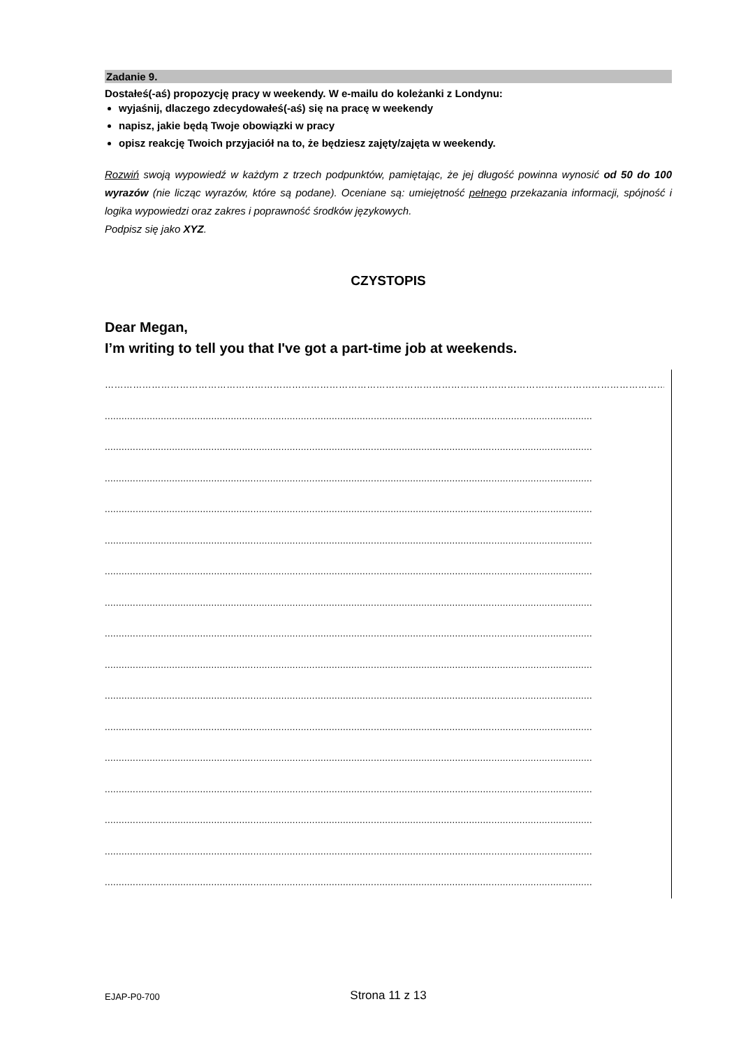Zadanie 9.
Dostałeś(-aś) propozycję pracy w weekendy. W e-mailu do koleżanki z Londynu:
wyjaśnij, dlaczego zdecydowałeś(-aś) się na pracę w weekendy
napisz, jakie będą Twoje obowiązki w pracy
opisz reakcję Twoich przyjaciół na to, że będziesz zajęty/zajęta w weekendy.
Rozwiń swoją wypowiedź w każdym z trzech podpunktów, pamiętając, że jej długość powinna wynosić od 50 do 100 wyrazów (nie licząc wyrazów, które są podane). Oceniane są: umiejętność pełnego przekazania informacji, spójność i logika wypowiedzi oraz zakres i poprawność środków językowych.
Podpisz się jako XYZ.
CZYSTOPIS
Dear Megan,
I’m writing to tell you that I've got a part-time job at weekends.
…………………………………………………………………………………………………………………………………………………………………
..............................................................................................................................................................................
..............................................................................................................................................................................
..............................................................................................................................................................................
..............................................................................................................................................................................
..............................................................................................................................................................................
..............................................................................................................................................................................
..............................................................................................................................................................................
..............................................................................................................................................................................
..............................................................................................................................................................................
..............................................................................................................................................................................
..............................................................................................................................................................................
..............................................................................................................................................................................
..............................................................................................................................................................................
..............................................................................................................................................................................
..............................................................................................................................................................................
..............................................................................................................................................................................
EJAP-P0-700
Strona 11 z 13